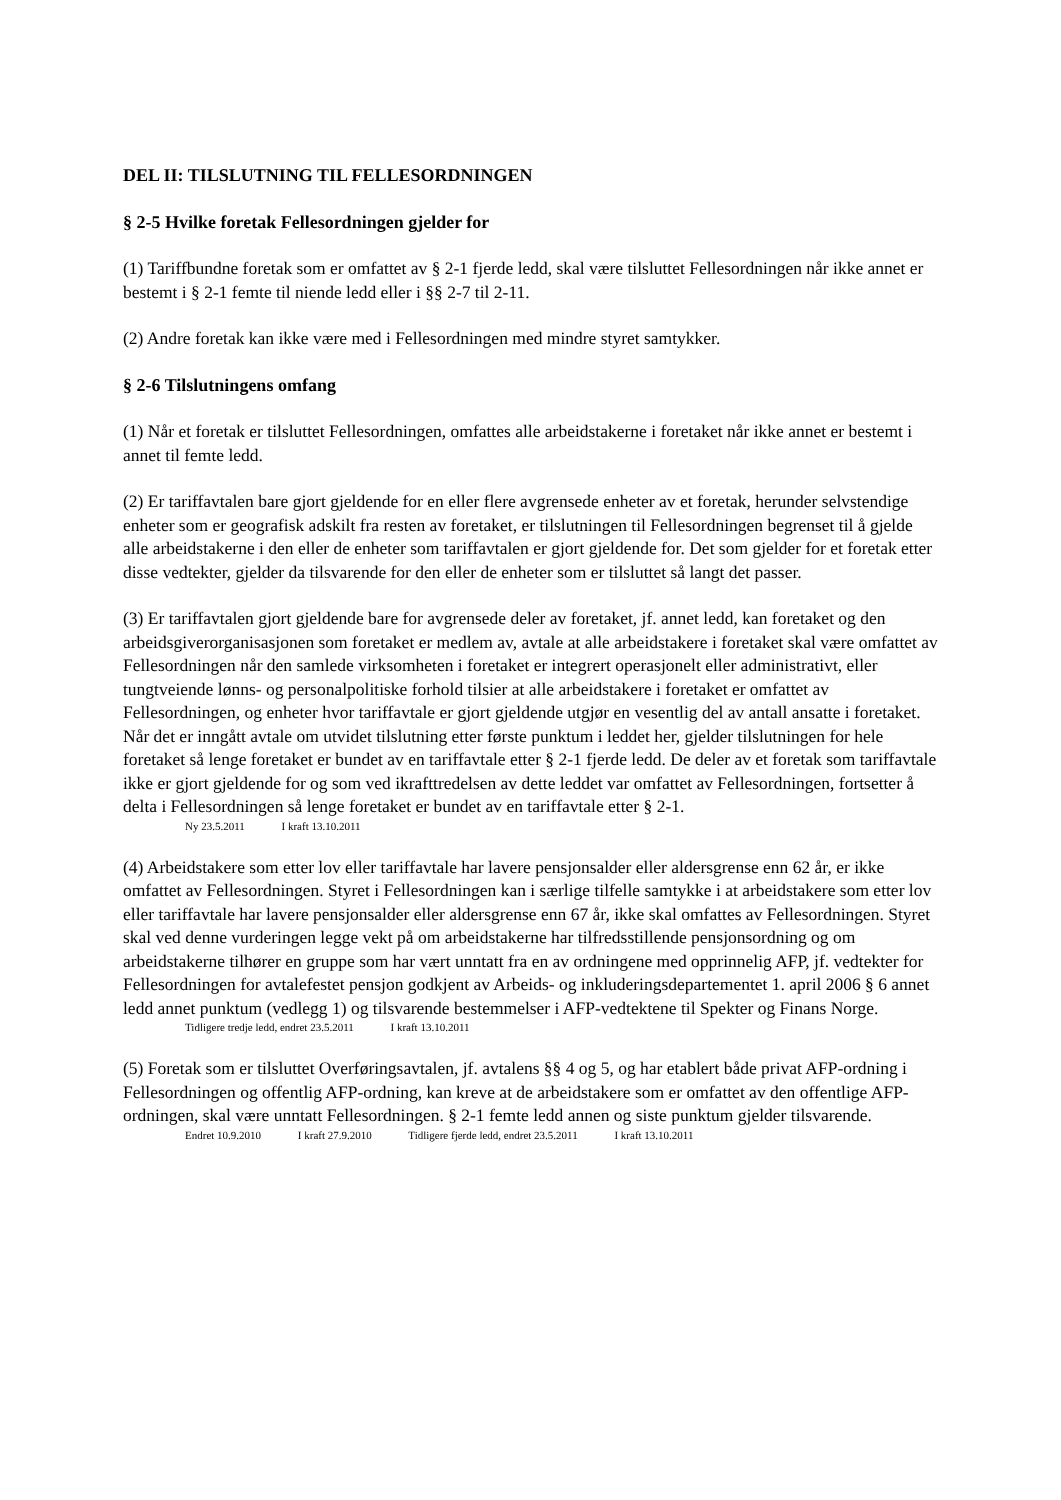DEL II: TILSLUTNING TIL FELLESORDNINGEN
§ 2-5 Hvilke foretak Fellesordningen gjelder for
(1) Tariffbundne foretak som er omfattet av § 2-1 fjerde ledd, skal være tilsluttet Fellesordningen når ikke annet er bestemt i § 2-1 femte til niende ledd eller i §§ 2-7 til 2-11.
(2) Andre foretak kan ikke være med i Fellesordningen med mindre styret samtykker.
§ 2-6 Tilslutningens omfang
(1) Når et foretak er tilsluttet Fellesordningen, omfattes alle arbeidstakerne i foretaket når ikke annet er bestemt i annet til femte ledd.
(2) Er tariffavtalen bare gjort gjeldende for en eller flere avgrensede enheter av et foretak, herunder selvstendige enheter som er geografisk adskilt fra resten av foretaket, er tilslutningen til Fellesordningen begrenset til å gjelde alle arbeidstakerne i den eller de enheter som tariffavtalen er gjort gjeldende for. Det som gjelder for et foretak etter disse vedtekter, gjelder da tilsvarende for den eller de enheter som er tilsluttet så langt det passer.
(3) Er tariffavtalen gjort gjeldende bare for avgrensede deler av foretaket, jf. annet ledd, kan foretaket og den arbeidsgiverorganisasjonen som foretaket er medlem av, avtale at alle arbeidstakere i foretaket skal være omfattet av Fellesordningen når den samlede virksomheten i foretaket er integrert operasjonelt eller administrativt, eller tungtveiende lønns- og personalpolitiske forhold tilsier at alle arbeidstakere i foretaket er omfattet av Fellesordningen, og enheter hvor tariffavtale er gjort gjeldende utgjør en vesentlig del av antall ansatte i foretaket. Når det er inngått avtale om utvidet tilslutning etter første punktum i leddet her, gjelder tilslutningen for hele foretaket så lenge foretaket er bundet av en tariffavtale etter § 2-1 fjerde ledd. De deler av et foretak som tariffavtale ikke er gjort gjeldende for og som ved ikrafttredelsen av dette leddet var omfattet av Fellesordningen, fortsetter å delta i Fellesordningen så lenge foretaket er bundet av en tariffavtale etter § 2-1.
Ny 23.5.2011 I kraft 13.10.2011
(4) Arbeidstakere som etter lov eller tariffavtale har lavere pensjonsalder eller aldersgrense enn 62 år, er ikke omfattet av Fellesordningen. Styret i Fellesordningen kan i særlige tilfelle samtykke i at arbeidstakere som etter lov eller tariffavtale har lavere pensjonsalder eller aldersgrense enn 67 år, ikke skal omfattes av Fellesordningen. Styret skal ved denne vurderingen legge vekt på om arbeidstakerne har tilfredsstillende pensjonsordning og om arbeidstakerne tilhører en gruppe som har vært unntatt fra en av ordningene med opprinnelig AFP, jf. vedtekter for Fellesordningen for avtalefestet pensjon godkjent av Arbeids- og inkluderingsdepartementet 1. april 2006 § 6 annet ledd annet punktum (vedlegg 1) og tilsvarende bestemmelser i AFP-vedtektene til Spekter og Finans Norge.
Tidligere tredje ledd, endret 23.5.2011 I kraft 13.10.2011
(5) Foretak som er tilsluttet Overføringsavtalen, jf. avtalens §§ 4 og 5, og har etablert både privat AFP-ordning i Fellesordningen og offentlig AFP-ordning, kan kreve at de arbeidstakere som er omfattet av den offentlige AFP-ordningen, skal være unntatt Fellesordningen. § 2-1 femte ledd annen og siste punktum gjelder tilsvarende.
Endret 10.9.2010 I kraft 27.9.2010 Tidligere fjerde ledd, endret 23.5.2011 I kraft 13.10.2011